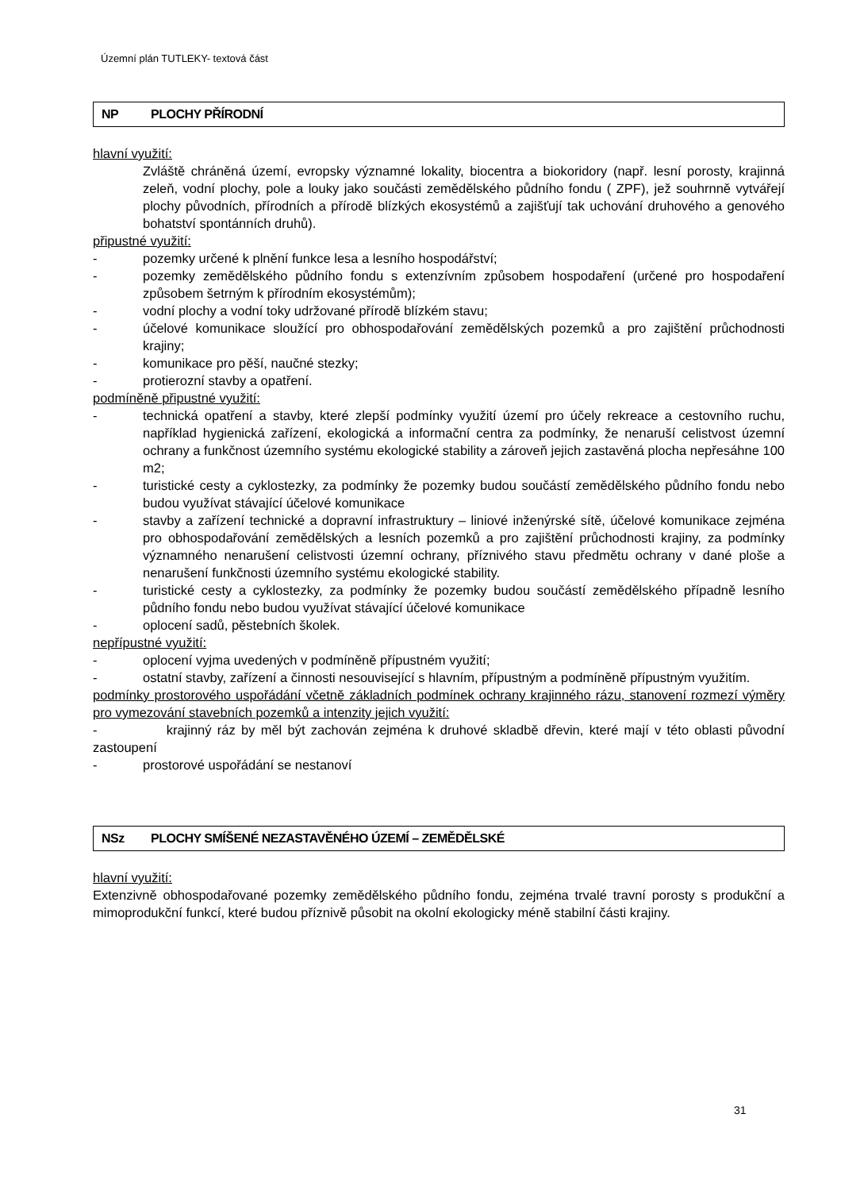Územní plán TUTLEKY- textová část
NP PLOCHY PŘÍRODNÍ
hlavní využití:
Zvláště chráněná území, evropsky významné lokality, biocentra a biokoridory (např. lesní porosty, krajinná zeleň, vodní plochy, pole a louky jako součásti zemědělského půdního fondu ( ZPF), jež souhrnně vytvářejí plochy původních, přírodních a přírodě blízkých ekosystémů a zajišťují tak uchování druhového a genového bohatství spontánních druhů).
připustné využití:
- pozemky určené k plnění funkce lesa a lesního hospodářství;
- pozemky zemědělského půdního fondu s extenzívním způsobem hospodaření (určené pro hospodaření způsobem šetrným k přírodním ekosystémům);
- vodní plochy a vodní toky udržované přírodě blízkém stavu;
- účelové komunikace sloužící pro obhospodařování zemědělských pozemků a pro zajištění průchodnosti krajiny;
- komunikace pro pěší, naučné stezky;
- protierozní stavby a opatření.
podmíněně připustné využití:
- technická opatření a stavby, které zlepší podmínky využití území pro účely rekreace a cestovního ruchu, například hygienická zařízení, ekologická a informační centra za podmínky, že nenaruší celistvost územní ochrany a funkčnost územního systému ekologické stability a zároveň jejich zastavěná plocha nepřesáhne 100 m2;
- turistické cesty a cyklostezky, za podmínky že pozemky budou součástí zemědělského půdního fondu nebo budou využívat stávající účelové komunikace
- stavby a zařízení technické a dopravní infrastruktury – liniové inženýrské sítě, účelové komunikace zejména pro obhospodařování zemědělských a lesních pozemků a pro zajištění průchodnosti krajiny, za podmínky významného nenarušení celistvosti územní ochrany, příznivého stavu předmětu ochrany v dané ploše a nenarušení funkčnosti územního systému ekologické stability.
- turistické cesty a cyklostezky, za podmínky že pozemky budou součástí zemědělského případně lesního půdního fondu nebo budou využívat stávající účelové komunikace
- oplocení sadů, pěstebních školek.
nepřípustné využití:
- oplocení vyjma uvedených v podmíněně přípustném využití;
- ostatní stavby, zařízení a činnosti nesouvisející s hlavním, přípustným a podmíněně přípustným využitím.
podmínky prostorového uspořádání včetně základních podmínek ochrany krajinného rázu, stanovení rozmezí výměry pro vymezování stavebních pozemků a intenzity jejich využití:
- krajinný ráz by měl být zachován zejména k druhové skladbě dřevin, které mají v této oblasti původní zastoupení
- prostorové uspořádání se nestanoví
NSz PLOCHY SMÍŠENÉ NEZASTAVĚNÉHO ÚZEMÍ – ZEMĚDĚLSKÉ
hlavní využití:
Extenzivně obhospodařované pozemky zemědělského půdního fondu, zejména trvalé travní porosty s produkční a mimoprodukční funkcí, které budou příznivě působit na okolní ekologicky méně stabilní části krajiny.
31